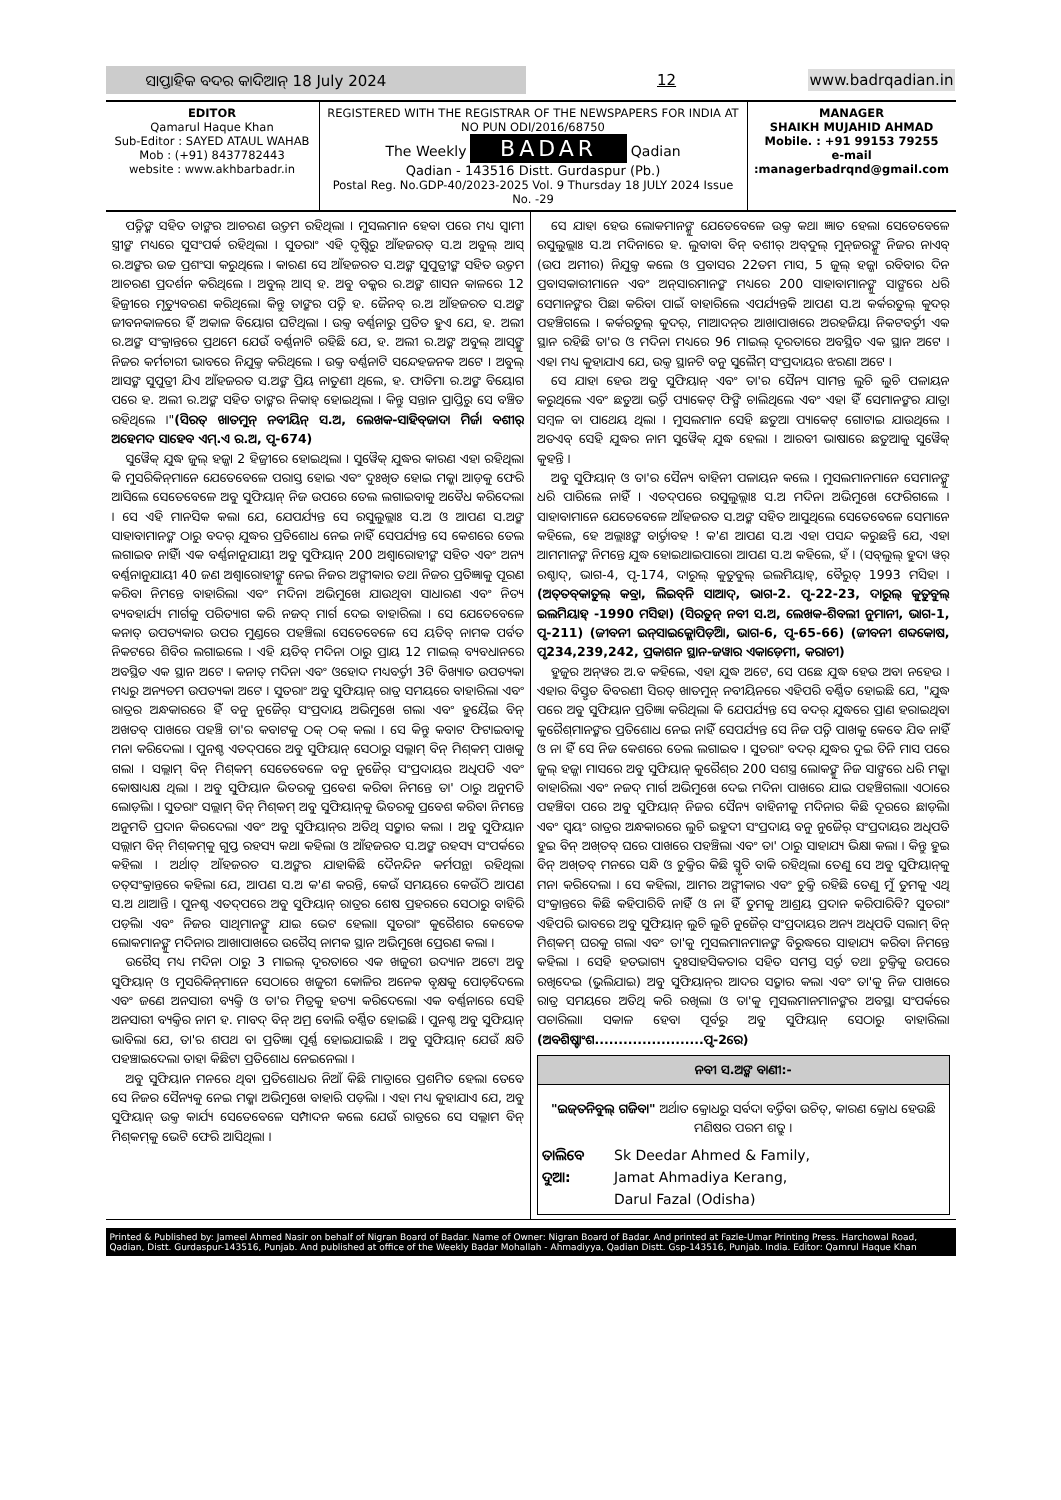ସାପ୍ତାହିକ ବଦର କାଦିଆନ୍ 18 July 2024
12 www.badrqadian.in
EDITOR
Qamarul Haque Khan
Sub-Editor : SAYED ATAUL WAHAB
Mob : (+91) 8437782443
website : www.akhbarbadr.in
REGISTERED WITH THE REGISTRAR OF THE NEWSPAPERS FOR INDIA AT NO PUN ODI/2016/68750
The Weekly BADAR Qadian
Qadian - 143516 Distt. Gurdaspur (Pb.)
Postal Reg. No.GDP-40/2023-2025 Vol. 9 Thursday 18 JULY 2024 Issue No. -29
MANAGER
SHAIKH MUJAHID AHMAD
Mobile. : +91 99153 79255
e-mail :managerbadrqnd@gmail.com
ପତ୍ନିଙ୍କ ସହିତ ତାଙ୍କର ଆଚରଣ ଉତ୍ତମ ରହିଥିଲା । ମୁସଲମାନ ହେବା ପରେ ମଧ୍ୟ ସ୍ୱାମୀ ସ୍ତ୍ରୀଙ୍କ ମଧ୍ୟରେ ସୁସଂପର୍କ ରହିଥିଲା । ସୁତରାଂ ଏହି ଦୃଷ୍ଟିରୁ ଆଁହଜରତ୍ ସ.ଅ ଅବୁଲ୍ ଆସ୍ ର.ଅଙ୍କର ଉଚ୍ଚ ପ୍ରଶଂସା କରୁଥିଲେ । କାରଣ ସେ ଆଁହଜରତ ସ.ଅଙ୍କ ସୁପୁତ୍ରୀଙ୍କ ସହିତ ଉତ୍ତମ ଆଚରଣ ପ୍ରଦର୍ଶନ କରିଥିଲେ । ଅବୁଲ୍ ଆସ୍ ହ. ଅବୁ ବକ୍କର ର.ଅଙ୍କ ଶାସନ କାଳରେ 12 ହିଜ୍ରୀରେ ମୃତ୍ୟୁବରଣ କରିଥିଲେ। କିନ୍ତୁ ତାଙ୍କର ପତ୍ନି ହ. ଜୈନବ୍ ର.ଅ ଆଁହଜରତ ସ.ଅଙ୍କ ଜୀବନକାଳରେ ହିଁ ଅକାଳ ବିୟୋଗ ଘଟିଥିଲା । ଉକ୍ତ ବର୍ଣ୍ଣନାରୁ ପ୍ରତିତ ହୁଏ ଯେ, ହ. ଅଲୀ ର.ଅଙ୍କ ସଂକ୍ରାନ୍ତରେ ପ୍ରଥମେ ଯେଉଁ ବର୍ଣ୍ଣନାଟି ରହିଛି ଯେ, ହ. ଅଲୀ ର.ଅଙ୍କ ଅବୁଲ୍ ଆସ୍‌ଙ୍କୁ ନିଜର କର୍ମଚାରୀ ଭାବରେ ନିଯୁକ୍ତ କରିଥିଲେ । ଉକ୍ତ ବର୍ଣ୍ଣନାଟି ସନ୍ଦେହଜନକ ଅଟେ । ଅବୁଲ୍ ଆସଙ୍କ ସୁପୁତ୍ରୀ ଯିଏ ଆଁହଜରତ ସ.ଅଙ୍କ ପ୍ରିୟ ନାତୁଣୀ ଥିଲେ, ହ. ଫାତିମା ର.ଅଙ୍କ ବିୟୋଗ ପରେ ହ. ଅଲୀ ର.ଅଙ୍କ ସହିତ ତାଙ୍କର ନିକାହ୍ ହୋଇଥିଲା । କିନ୍ତୁ ସନ୍ତାନ ପ୍ରାପ୍ତିରୁ ସେ ବଞ୍ଚିତ ରହିଥିଲେ ।"(ସିରତ୍ ଖାତମୁନ୍ ନବୀୟିନ୍ ସ.ଅ, ଲେଖକ-ସାହିବ୍‌ଜାଦା ମିର୍ଜା ବଶୀର୍ ଅହେମଦ ସାହେବ ଏମ୍.ଏ ର.ଅ, ପୃ-674)
ସୁୱୈକ୍ ଯୁଦ୍ଧ ଜୁଲ୍ ହଜ୍ଜା 2 ହିଜ୍ରୀରେ ହୋଇଥିଲା । ସୁୱୈକ୍ ଯୁଦ୍ଧର କାରଣ ଏହା ରହିଥିଲା କି ମୁସରିକିନ୍‌ମାନେ ଯେତେବେଳେ ପରାସ୍ତ ହୋଇ ଏବଂ ଦୁଃଖିତ ହୋଇ ମକ୍କା ଆଡ଼କୁ ଫେରି ଆସିଲେ ସେତେବେଳେ ଅବୁ ସୁଫିୟାନ୍ ନିଜ ଉପରେ ତେଲ ଲଗାଇବାକୁ ଅବୈଧ କରିଦେଲା । ସେ ଏହି ମାନସିକ କଲା ଯେ, ଯେପର୍ଯ୍ୟନ୍ତ ସେ ରସୁଲୁଲ୍ଲାଃ ସ.ଅ ଓ ଆପଣ ସ.ଅଙ୍କ ସାହାବାମାନଙ୍କ ଠାରୁ ବଦର୍ ଯୁଦ୍ଧର ପ୍ରତିଶୋଧ ନେଇ ନାହିଁ ସେପର୍ଯ୍ୟନ୍ତ ସେ କେଶରେ ତେଲ ଲଗାଇବ ନାହିଁ। ଏକ ବର୍ଣ୍ଣନାନୁଯାୟୀ ଅବୁ ସୁଫିୟାନ୍ 200 ଅଶ୍ୱାରୋହୀଙ୍କ ସହିତ ଏବଂ ଅନ୍ୟ ବର୍ଣ୍ଣନାନୁଯାୟୀ 40 ଜଣ ଅଶ୍ୱାରୋହୀଙ୍କୁ ନେଇ ନିଜର ଅଙ୍ଗୀକାର ତଥା ନିଜର ପ୍ରତିଜ୍ଞାକୁ ପୂରଣ କରିବା ନିମନ୍ତେ ବାହାରିଲା ଏବଂ ମଦିନା ଅଭିମୁଖେ ଯାଉଥିବା ସାଧାରଣ ଏବଂ ନିତ୍ୟ ବ୍ୟବହାର୍ଯ୍ୟ ମାର୍ଗକୁ ପରିତ୍ୟାଗ କରି ନଜଦ୍ ମାର୍ଗ ଦେଇ ବାହାରିଲା । ସେ ଯେତେବେଳେ କନାତ୍ ଉପତ୍ୟକାର ଉପର ମୁଣ୍ଡରେ ପହଞ୍ଚିଲା ସେତେବେଳେ ସେ ୟତିବ୍ ନାମକ ପର୍ବତ ନିକଟରେ ଶିବିର ଲଗାଇଲେ । ଏହି ୟତିବ୍ ମଦିନା ଠାରୁ ପ୍ରାୟ 12 ମାଇଲ୍ ବ୍ୟବଧାନରେ ଅବସ୍ଥିତ ଏକ ସ୍ଥାନ ଅଟେ । କନାତ୍ ମଦିନା ଏବଂ ଓହୋଦ ମଧ୍ୟବର୍ତ୍ତୀ 3ଟି ବିଖ୍ୟାତ ଉପତ୍ୟକା ମଧ୍ୟରୁ ଅନ୍ୟତମ ଉପତ୍ୟକା ଅଟେ । ସୁତରାଂ ଅବୁ ସୁଫିୟାନ୍ ରାତ୍ର ସମୟରେ ବାହାରିଲା ଏବଂ ରାତ୍ରର ଅନ୍ଧକାରରେ ହିଁ ବନୁ ନୁଜୈର୍ ସଂପ୍ରଦାୟ ଅଭିମୁଖେ ଗଲା ଏବଂ ହୁୟୈଇ ବିନ୍ ଅଖତବ୍ ପାଖରେ ପହଞ୍ଚି ତା'ର କବାଟକୁ ଠକ୍ ଠକ୍ କଲା । ସେ କିନ୍ତୁ କବାଟ ଫିଟାଇବାକୁ ମନା କରିଦେଲା । ପୁନଶ୍ଚ ଏତଦ୍‌ପରେ ଅବୁ ସୁଫିୟାନ୍ ସେଠାରୁ ସଲ୍ଲାମ୍ ବିନ୍ ମିଶ୍‌କମ୍ ପାଖକୁ ଗଲା । ସଲ୍ଲାମ୍ ବିନ୍ ମିଶ୍‌କମ୍ ସେତେବେଳେ ବନୁ ନୁଜୈର୍ ସଂପ୍ରଦାୟର ଅଧିପତି ଏବଂ କୋଷାଧ୍ୟକ୍ଷ ଥିଲା । ଅବୁ ସୁଫିୟାନ ଭିତରକୁ ପ୍ରବେଶ କରିବା ନିମନ୍ତେ ତା' ଠାରୁ ଅନୁମତି ଲୋଡ଼ିଲା । ସୁତରାଂ ସଲ୍ଲାମ୍ ବିନ୍ ମିଶ୍‌କମ୍ ଅବୁ ସୁଫିୟାନ୍‌କୁ ଭିତରକୁ ପ୍ରବେଶ କରିବା ନିମନ୍ତେ ଅନୁମତି ପ୍ରଦାନ କିରଦେଲା ଏବଂ ଅବୁ ସୁଫିୟାନ୍‌ର ଅତିଥି ସତ୍କାର କଲା । ଅବୁ ସୁଫିୟାନ ସଲ୍ଲାମ ବିନ୍ ମିଶ୍‌କମ୍‌କୁ ଗୁପ୍ତ ରହସ୍ୟ କଥା କହିଲା ଓ ଆଁହଜରତ ସ.ଅଙ୍କ ରହସ୍ୟ ସଂପର୍କରେ କହିଲା । ଅର୍ଥାତ୍ ଆଁହଜରତ ସ.ଅଙ୍କର ଯାହାକିଛି ଦୈନନ୍ଦିନ କର୍ମପନ୍ଥା ରହିଥିଲା ତତ୍‌ସଂକ୍ରାନ୍ତରେ କହିଲା ଯେ, ଆପଣ ସ.ଅ କ'ଣ କରନ୍ତି, କେଉଁ ସମୟରେ କେଉଁଠି ଆପଣ ସ.ଅ ଥାଆନ୍ତି । ପୁନଶ୍ଚ ଏତଦ୍‌ପରେ ଅବୁ ସୁଫିୟାନ୍ ରାତ୍ରର ଶେଷ ପ୍ରହରରେ ସେଠାରୁ ବାହିରି ପଡ଼ିଲା ଏବଂ ନିଜର ସାଥିମାନଙ୍କୁ ଯାଇ ଭେଟ ହେଲା। ସୁତରାଂ କୁରୈଶର କେତେକ ଲୋକମାନଙ୍କୁ ମଦିନାର ଆଖାପାଖରେ ଉରୈସ୍ ନାମକ ସ୍ଥାନ ଅଭିମୁଖେ ପ୍ରେରଣ କଲା ।
ଉରୈସ୍ ମଧ୍ୟ ମଦିନା ଠାରୁ 3 ମାଇଲ୍ ଦୂରତାରେ ଏକ ଖଜୁରୀ ଉଦ୍ୟାନ ଅଟେ। ଅବୁ ସୁଫିୟାନ୍ ଓ ମୁସରିକିନ୍‌ମାନେ ସେଠାରେ ଖଜୁରୀ କୋଳିର ଅନେକ ବୃକ୍ଷକୁ ପୋଡ଼ିଦେଲେ ଏବଂ ଜଣେ ଅନସାରୀ ବ୍ୟକ୍ତି ଓ ତା'ର ମିତ୍ରକୁ ହତ୍ୟା କରିଦେଲେ। ଏକ ବର୍ଣ୍ଣନାରେ ସେହି ଅନସାରୀ ବ୍ୟକ୍ତିର ନାମ ହ. ମାବଦ୍ ବିନ୍ ଅମ୍ର ବୋଲି ବର୍ଣ୍ଣିତ ହୋଇଛି । ପୁନଶ୍ଚ ଅବୁ ସୁଫିୟାନ୍ ଭାବିଲା ଯେ, ତା'ର ଶପଥ ବା ପ୍ରତିଜ୍ଞା ପୂର୍ଣ୍ଣ ହୋଇଯାଇଛି । ଅବୁ ସୁଫିୟାନ୍ ଯେଉଁ କ୍ଷତି ପହଞ୍ଚାଇଦେଲା ତାହା କିଛିଟା ପ୍ରତିଶୋଧ ନେଇନେଲା ।
ଅବୁ ସୁଫିୟାନ ମନରେ ଥିବା ପ୍ରତିଶୋଧର ନିଆଁ କିଛି ମାତ୍ରାରେ ପ୍ରଶମିତ ହେଲା ତେବେ ସେ ନିଜର ସୈନ୍ୟକୁ ନେଇ ମକ୍କା ଅଭିମୁଖେ ବାହାରି ପଡ଼ିଲା । ଏହା ମଧ୍ୟ କୁହାଯାଏ ଯେ, ଅବୁ ସୁଫିୟାନ୍ ଉକ୍ତ କାର୍ଯ୍ୟ ସେତେବେଳେ ସମ୍ପାଦନ କଲେ ଯେଉଁ ରାତ୍ରରେ ସେ ସଲ୍ଲାମ ବିନ୍ ମିଶ୍‌କମ୍‌କୁ ଭେଟି ଫେରି ଆସିଥିଲା ।
ସେ ଯାହା ହେଉ ଲୋକମାନଙ୍କୁ ଯେତେବେଳେ ଉକ୍ତ କଥା ଜ୍ଞାତ ହେଲା ସେତେବେଳେ ରସୁଲୁଲ୍ଲାଃ ସ.ଅ ମଦିନାରେ ହ. ଲୁବାବା ବିନ୍ ବଶୀର୍ ଅବ୍‌ଦୁଲ୍ ମୁନ୍‌ଜରଙ୍କୁ ନିଜର ନାଏବ୍ (ଉପ ଅମୀର) ନିଯୁକ୍ତ କଲେ ଓ ପ୍ରବାସର 22ତମ ମାସ, 5 ଜୁଲ୍ ହଜ୍ଜା ରବିବାର ଦିନ ପ୍ରବାସକାରୀମାନେ ଏବଂ ଅନ୍‌ସାରମାନଙ୍କ ମଧ୍ୟରେ 200 ସାହାବାମାନଙ୍କୁ ସାଙ୍ଗରେ ଧରି ସେମାନଙ୍କର ପିଛା କରିବା ପାଇଁ ବାହାରିଲେ ଏପର୍ଯ୍ୟନ୍ତକି ଆପଣ ସ.ଅ କର୍କରତୁଲ୍ କୁଦର୍ ପହଞ୍ଚିଗଲେ । କର୍କରତୁଲ୍ କୁଦର୍, ମାଆଦନ୍‌ର ଆଖାପାଖରେ ଅରହଜିୟା ନିକଟବର୍ତ୍ତୀ ଏକ ସ୍ଥାନ ରହିଛି ତା'ର ଓ ମଦିନା ମଧ୍ୟରେ 96 ମାଇଲ୍ ଦୂରତାରେ ଅବସ୍ଥିତ ଏକ ସ୍ଥାନ ଅଟେ । ଏହା ମଧ୍ୟ କୁହାଯାଏ ଯେ, ଉକ୍ତ ସ୍ଥାନଟି ବନୁ ସୁଲୈମ୍ ସଂପ୍ରଦାୟର ଝରଣା ଅଟେ ।
ସେ ଯାହା ହେଉ ଅବୁ ସୁଫିୟାନ୍ ଏବଂ ତା'ର ସୈନ୍ୟ ସାମନ୍ତ ଲୁଚି ଲୁଚି ପଳାୟନ କରୁଥିଲେ ଏବଂ ଛତୁଆ ଭର୍ତ୍ତି ପ୍ୟାକେଟ୍ ଫିଙ୍ଗି ଚାଲିଥିଲେ ଏବଂ ଏହା ହିଁ ସେମାନଙ୍କର ଯାତ୍ରା ସମ୍ବଳ ବା ପାଥେୟ ଥିଲା । ମୁସଲମାନ ସେହି ଛତୁଆ ପ୍ୟାକେଟ୍ ଗୋଟାଇ ଯାଉଥିଲେ । ଅତଏବ୍ ସେହି ଯୁଦ୍ଧର ନାମ ସୁୱୈକ୍ ଯୁଦ୍ଧ ହେଲା । ଆରବୀ ଭାଷାରେ ଛତୁଆକୁ ସୁୱୈକ୍ କୁହନ୍ତି ।
ଅବୁ ସୁଫିୟାନ୍ ଓ ତା'ର ସୈନ୍ୟ ବାହିନୀ ପଳାୟନ କଲେ । ମୁସଲମାନମାନେ ସେମାନଙ୍କୁ ଧରି ପାରିଲେ ନାହିଁ । ଏତଦ୍‌ପରେ ରସୁଲୁଲ୍ଲାଃ ସ.ଅ ମଦିନା ଅଭିମୁଖେ ଫେରିଗଲେ । ସାହାବାମାନେ ଯେତେବେଳେ ଆଁହଜରତ ସ.ଅଙ୍କ ସହିତ ଆସୁଥିଲେ ସେତେବେଳେ ସେମାନେ କହିଲେ, ହେ ଅଲ୍ଲାଃଙ୍କ ବାର୍ତ୍ତାବହ ! କ'ଣ ଆପଣ ସ.ଅ ଏହା ପସନ୍ଦ କରୁଛନ୍ତି ଯେ, ଏହା ଆମମାନଙ୍କ ନିମନ୍ତେ ଯୁଦ୍ଧ ହୋଇଥାଇପାରେ। ଆପଣ ସ.ଅ କହିଲେ, ହଁ । (ସବ୍‌ଲୁଲ୍ ହୁଦା ୱର୍ ରଶ୍ଚାଦ୍, ଭାଗ-4, ପୃ-174, ଦାରୁଲ୍ କୁତୁବୁଲ୍ ଇଲମିୟାହ୍, ବୈରୁତ୍ 1993 ମସିହା । (ଅତ୍‌ତବ୍‌କାତୁଲ୍ କବ୍ରା, ଲିଇବ୍‌ନି ସାଆଦ୍, ଭାଗ-2. ପୃ-22-23, ଦାରୁଲ୍ କୁତୁବୁଲ୍ ଇଲମିୟାହ୍ -1990 ମସିହା) (ସିରତୁନ୍ ନବୀ ସ.ଅ, ଲେଖକ-ଶିବଲୀ ନୁମାନୀ, ଭାଗ-1, ପୃ-211) (ଜୀବନୀ ଇନ୍‌ସାଇକ୍ଲୋପିଡ଼ିଆ, ଭାଗ-6, ପୃ-65-66) (ଜୀବନୀ ଶବ୍ଦକୋଷ, ପୃ234,239,242, ପ୍ରକାଶନ ସ୍ଥାନ-ଜୱାର ଏକାଡ଼େମୀ, କରାଚୀ)
ହୁଜୁର ଅନ୍‌ୱର ଅ.ବ କହିଲେ, ଏହା ଯୁଦ୍ଧ ଅଟେ, ସେ ପଛେ ଯୁଦ୍ଧ ହେଉ ଅବା ନହେଉ । ଏହାର ବିସ୍ତୃତ ବିବରଣୀ ସିରତ୍ ଖାତମୁନ୍ ନବୀୟିନରେ ଏହିପରି ବର୍ଣ୍ଣିତ ହୋଇଛି ଯେ, "ଯୁଦ୍ଧ ପରେ ଅବୁ ସୁଫିୟାନ ପ୍ରତିଜ୍ଞା କରିଥିଲା କି ଯେପର୍ଯ୍ୟନ୍ତ ସେ ବଦର୍ ଯୁଦ୍ଧରେ ପ୍ରାଣ ହରାଇଥିବା କୁରୈଶ୍‌ମାନଙ୍କର ପ୍ରତିଶୋଧ ନେଇ ନାହିଁ ସେପର୍ଯ୍ୟନ୍ତ ସେ ନିଜ ପତ୍ନି ପାଖକୁ କେବେ ଯିବ ନାହିଁ ଓ ନା ହିଁ ସେ ନିଜ କେଶରେ ତେଲ ଲଗାଇବ । ସୁତରାଂ ବଦର୍ ଯୁଦ୍ଧର ଦୁଇ ତିନି ମାସ ପରେ ଜୁଲ୍ ହଜ୍ଜା ମାସରେ ଅବୁ ସୁଫିୟାନ୍ କୁରୈଶ୍‌ର 200 ସଶସ୍ତ୍ର ଲୋକଙ୍କୁ ନିଜ ସାଙ୍ଗରେ ଧରି ମକ୍କା ବାହାରିଲା ଏବଂ ନଜଦ୍ ମାର୍ଗ ଅଭିମୁଖେ ଦେଇ ମଦିନା ପାଖରେ ଯାଇ ପହଞ୍ଚିଗଲା। ଏଠାରେ ପହଞ୍ଚିବା ପରେ ଅବୁ ସୁଫିୟାନ୍ ନିଜର ସୈନ୍ୟ ବାହିନୀକୁ ମଦିନାର କିଛି ଦୂରରେ ଛାଡ଼ିଲା ଏବଂ ସ୍ୱୟଂ ରାତ୍ରର ଅନ୍ଧକାରରେ ଲୁଚି ଇହୁଦୀ ସଂପ୍ରଦାୟ ବନୁ ନୁଜୈର୍ ସଂପ୍ରଦାୟର ଅଧିପତି ହୁଇ ବିନ୍ ଅଖ୍‌ତବ୍ ଘରେ ପାଖରେ ପହଞ୍ଚିଲା ଏବଂ ତା' ଠାରୁ ସାହାଯ୍ୟ ଭିକ୍ଷା କଲା । କିନ୍ତୁ ହୁଇ ବିନ୍ ଅଖ୍‌ତବ୍ ମନରେ ସନ୍ଧି ଓ ଚୁକ୍ତିର କିଛି ସ୍ମୃତି ବାକି ରହିଥିଲା ତେଣୁ ସେ ଅବୁ ସୁଫିୟାନ୍‌କୁ ମନା କରିଦେଲା । ସେ କହିଲା, ଆମର ଅଙ୍ଗୀକାର ଏବଂ ଚୁକ୍ତି ରହିଛି ତେଣୁ ମୁଁ ତୁମକୁ ଏଥି ସଂକ୍ରାନ୍ତରେ କିଛି କହିପାରିବି ନାହିଁ ଓ ନା ହିଁ ତୁମକୁ ଆଶ୍ରୟ ପ୍ରଦାନ କରିପାରିବି? ସୁତରାଂ ଏହିପରି ଭାବରେ ଅବୁ ସୁଫିୟାନ୍ ଲୁଚି ଲୁଚି ନୁଜୈର୍ ସଂପ୍ରଦାୟର ଅନ୍ୟ ଅଧିପତି ସଲାମ୍ ବିନ୍ ମିଶ୍‌କମ୍ ଘରକୁ ଗଲା ଏବଂ ତା'କୁ ମୁସଲମାନମାନଙ୍କ ବିରୁଦ୍ଧରେ ସାହାଯ୍ୟ କରିବା ନିମନ୍ତେ କହିଲା । ସେହି ହତଭାଗ୍ୟ ଦୁଃସାହସିକତାର ସହିତ ସମସ୍ତ ସର୍ତ୍ତ ତଥା ଚୁକ୍ତିକୁ ଉପରେ ରଖିଦେଇ (ଭୁଲିଯାଇ) ଅବୁ ସୁଫିୟାନ୍‌ର ଆଦର ସତ୍କାର କଲା ଏବଂ ତା'କୁ ନିଜ ପାଖରେ ରାତ୍ର ସମୟରେ ଅତିଥି କରି ରଖିଲା ଓ ତା'କୁ ମୁସଲମାନମାନଙ୍କର ଅବସ୍ଥା ସଂପର୍କରେ ପଚାରିଲା। ସକାଳ ହେବା ପୂର୍ବରୁ ଅବୁ ସୁଫିୟାନ୍ ସେଠାରୁ ବାହାରିଲା (ଅବଶିଷ୍ଟାଂଶ.......................ପୃ-2ରେ)
ନବୀ ସ.ଅଙ୍କ ବାଣୀ:-
"ଇଜ୍‌ତନିବୁଲ୍ ଗଜିବା" ଅର୍ଥାତ କ୍ରୋଧରୁ ସର୍ବଦା ବର୍ତ୍ତିବା ଉଚିତ୍, କାରଣ କ୍ରୋଧ ହେଉଛି ମଣିଷର ପରମ ଶତ୍ରୁ ।
ତାଲିବେ ଦୁଆ:
Sk Deedar Ahmed & Family,
Jamat Ahmadiya Kerang,
Darul Fazal (Odisha)
Printed & Published by: Jameel Ahmed Nasir on behalf of Nigran Board of Badar. Name of Owner: Nigran Board of Badar. And printed at Fazle-Umar Printing Press. Harchowal Road, Qadian, Distt. Gurdaspur-143516, Punjab. And published at office of the Weekly Badar Mohallah - Ahmadiyya, Qadian Distt. Gsp-143516, Punjab. India. Editor: Qamrul Haque Khan